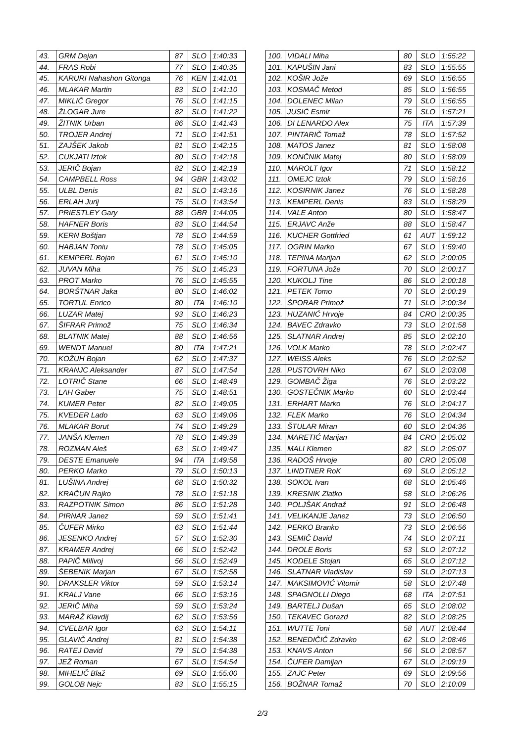| 43. | GRM Dejan | 87 | SLO | 1:40:33 |
| 44. | FRAS Robi | 77 | SLO | 1:40:35 |
| 45. | KARURI Nahashon Gitonga | 76 | KEN | 1:41:01 |
| 46. | MLAKAR Martin | 83 | SLO | 1:41:10 |
| 47. | MIKLIČ Gregor | 76 | SLO | 1:41:15 |
| 48. | ŽLOGAR Jure | 82 | SLO | 1:41:22 |
| 49. | ŽITNIK Urban | 86 | SLO | 1:41:43 |
| 50. | TROJER Andrej | 71 | SLO | 1:41:51 |
| 51. | ZAJŠEK Jakob | 81 | SLO | 1:42:15 |
| 52. | CUKJATI Iztok | 80 | SLO | 1:42:18 |
| 53. | JERIČ Bojan | 82 | SLO | 1:42:19 |
| 54. | CAMPBELL Ross | 94 | GBR | 1:43:02 |
| 55. | ULBL Denis | 81 | SLO | 1:43:16 |
| 56. | ERLAH Jurij | 75 | SLO | 1:43:54 |
| 57. | PRIESTLEY Gary | 88 | GBR | 1:44:05 |
| 58. | HAFNER Boris | 83 | SLO | 1:44:54 |
| 59. | KERN Boštjan | 78 | SLO | 1:44:59 |
| 60. | HABJAN Toniu | 78 | SLO | 1:45:05 |
| 61. | KEMPERL Bojan | 61 | SLO | 1:45:10 |
| 62. | JUVAN Miha | 75 | SLO | 1:45:23 |
| 63. | PROT Marko | 76 | SLO | 1:45:55 |
| 64. | BORŠTNAR Jaka | 80 | SLO | 1:46:02 |
| 65. | TORTUL Enrico | 80 | ITA | 1:46:10 |
| 66. | LUZAR Matej | 93 | SLO | 1:46:23 |
| 67. | ŠIFRAR Primož | 75 | SLO | 1:46:34 |
| 68. | BLATNIK Matej | 88 | SLO | 1:46:56 |
| 69. | WENDT Manuel | 80 | ITA | 1:47:21 |
| 70. | KOŽUH Bojan | 62 | SLO | 1:47:37 |
| 71. | KRANJC Aleksander | 87 | SLO | 1:47:54 |
| 72. | LOTRIČ Stane | 66 | SLO | 1:48:49 |
| 73. | LAH Gaber | 75 | SLO | 1:48:51 |
| 74. | KUMER Peter | 82 | SLO | 1:49:05 |
| 75. | KVEDER Lado | 63 | SLO | 1:49:06 |
| 76. | MLAKAR Borut | 74 | SLO | 1:49:29 |
| 77. | JANŠA Klemen | 78 | SLO | 1:49:39 |
| 78. | ROZMAN Aleš | 63 | SLO | 1:49:47 |
| 79. | DESTE Emanuele | 94 | ITA | 1:49:58 |
| 80. | PERKO Marko | 79 | SLO | 1:50:13 |
| 81. | LUŠINA Andrej | 68 | SLO | 1:50:32 |
| 82. | KRAČUN Rajko | 78 | SLO | 1:51:18 |
| 83. | RAZPOTNIK Simon | 86 | SLO | 1:51:28 |
| 84. | PIRNAR Janez | 59 | SLO | 1:51:41 |
| 85. | ČUFER Mirko | 63 | SLO | 1:51:44 |
| 86. | JESENKO Andrej | 57 | SLO | 1:52:30 |
| 87. | KRAMER Andrej | 66 | SLO | 1:52:42 |
| 88. | PAPIČ Milivoj | 56 | SLO | 1:52:49 |
| 89. | ŠEBENIK Marjan | 67 | SLO | 1:52:58 |
| 90. | DRAKSLER Viktor | 59 | SLO | 1:53:14 |
| 91. | KRALJ Vane | 66 | SLO | 1:53:16 |
| 92. | JERIČ Miha | 59 | SLO | 1:53:24 |
| 93. | MARAŽ Klavdij | 62 | SLO | 1:53:56 |
| 94. | CVELBAR Igor | 63 | SLO | 1:54:11 |
| 95. | GLAVIČ Andrej | 81 | SLO | 1:54:38 |
| 96. | RATEJ David | 79 | SLO | 1:54:38 |
| 97. | JEŽ Roman | 67 | SLO | 1:54:54 |
| 98. | MIHELIČ Blaž | 69 | SLO | 1:55:00 |
| 99. | GOLOB Nejc | 83 | SLO | 1:55:15 |
| 100. | VIDALI Miha | 80 | SLO | 1:55:22 |
| 101. | KAPUŠIN Jani | 83 | SLO | 1:55:55 |
| 102. | KOŠIR Jože | 69 | SLO | 1:56:55 |
| 103. | KOSMAČ Metod | 85 | SLO | 1:56:55 |
| 104. | DOLENEC Milan | 79 | SLO | 1:56:55 |
| 105. | JUSIĆ Esmir | 76 | SLO | 1:57:21 |
| 106. | DI LENARDO Alex | 75 | ITA | 1:57:39 |
| 107. | PINTARIČ Tomaž | 78 | SLO | 1:57:52 |
| 108. | MATOS Janez | 81 | SLO | 1:58:08 |
| 109. | KONČNIK Matej | 80 | SLO | 1:58:09 |
| 110. | MAROLT Igor | 71 | SLO | 1:58:12 |
| 111. | OMEJC Iztok | 79 | SLO | 1:58:16 |
| 112. | KOSIRNIK Janez | 76 | SLO | 1:58:28 |
| 113. | KEMPERL Denis | 83 | SLO | 1:58:29 |
| 114. | VALE Anton | 80 | SLO | 1:58:47 |
| 115. | ERJAVC Anže | 88 | SLO | 1:58:47 |
| 116. | KUCHER Gottfried | 61 | AUT | 1:59:12 |
| 117. | OGRIN Marko | 67 | SLO | 1:59:40 |
| 118. | TEPINA Marijan | 62 | SLO | 2:00:05 |
| 119. | FORTUNA Jože | 70 | SLO | 2:00:17 |
| 120. | KUKOLJ Tine | 86 | SLO | 2:00:18 |
| 121. | PETEK Tomo | 70 | SLO | 2:00:19 |
| 122. | ŠPORAR Primož | 71 | SLO | 2:00:34 |
| 123. | HUZANIĆ Hrvoje | 84 | CRO | 2:00:35 |
| 124. | BAVEC Zdravko | 73 | SLO | 2:01:58 |
| 125. | SLATNAR Andrej | 85 | SLO | 2:02:10 |
| 126. | VOLK Marko | 78 | SLO | 2:02:47 |
| 127. | WEISS Aleks | 76 | SLO | 2:02:52 |
| 128. | PUSTOVRH Niko | 67 | SLO | 2:03:08 |
| 129. | GOMBAČ Žiga | 76 | SLO | 2:03:22 |
| 130. | GOSTEČNIK Marko | 60 | SLO | 2:03:44 |
| 131. | ERHART Marko | 76 | SLO | 2:04:17 |
| 132. | FLEK Marko | 76 | SLO | 2:04:34 |
| 133. | ŠTULAR Miran | 60 | SLO | 2:04:36 |
| 134. | MARETIĆ Marijan | 84 | CRO | 2:05:02 |
| 135. | MALI Klemen | 82 | SLO | 2:05:07 |
| 136. | RADOŠ Hrvoje | 80 | CRO | 2:05:08 |
| 137. | LINDTNER RoK | 69 | SLO | 2:05:12 |
| 138. | SOKOL Ivan | 68 | SLO | 2:05:46 |
| 139. | KRESNIK Zlatko | 58 | SLO | 2:06:26 |
| 140. | POLJŠAK Andraž | 91 | SLO | 2:06:48 |
| 141. | VELIKANJE Janez | 73 | SLO | 2:06:50 |
| 142. | PERKO Branko | 73 | SLO | 2:06:56 |
| 143. | SEMIČ David | 74 | SLO | 2:07:11 |
| 144. | DROLE Boris | 53 | SLO | 2:07:12 |
| 145. | KODELE Stojan | 65 | SLO | 2:07:12 |
| 146. | SLATNAR Vladislav | 59 | SLO | 2:07:13 |
| 147. | MAKSIMOVIĆ Vitomir | 58 | SLO | 2:07:48 |
| 148. | SPAGNOLLI Diego | 68 | ITA | 2:07:51 |
| 149. | BARTELJ Dušan | 65 | SLO | 2:08:02 |
| 150. | TEKAVEC Gorazd | 82 | SLO | 2:08:25 |
| 151. | WUTTE Toni | 58 | AUT | 2:08:44 |
| 152. | BENEDIČIČ Zdravko | 62 | SLO | 2:08:46 |
| 153. | KNAVS Anton | 56 | SLO | 2:08:57 |
| 154. | ČUFER Damijan | 67 | SLO | 2:09:19 |
| 155. | ZAJC Peter | 69 | SLO | 2:09:56 |
| 156. | BOŽNAR Tomaž | 70 | SLO | 2:10:09 |
2/3